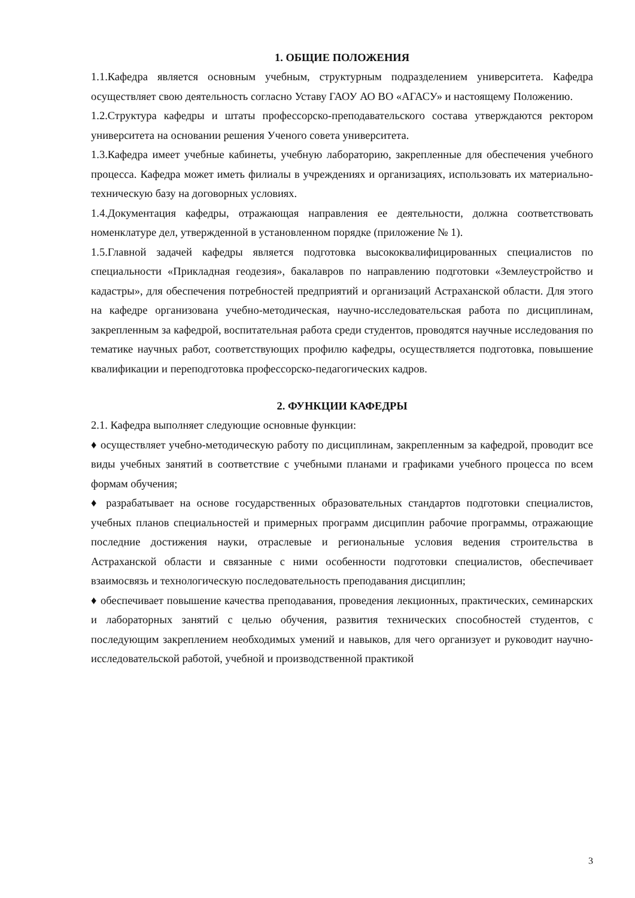1. ОБЩИЕ ПОЛОЖЕНИЯ
1.1.Кафедра является основным учебным, структурным подразделением университета. Кафедра осуществляет свою деятельность согласно Уставу ГАОУ АО ВО «АГАСУ» и настоящему Положению.
1.2.Структура кафедры и штаты профессорско-преподавательского состава утверждаются ректором университета на основании решения Ученого совета университета.
1.3.Кафедра имеет учебные кабинеты, учебную лабораторию, закрепленные для обеспечения учебного процесса. Кафедра может иметь филиалы в учреждениях и организациях, использовать их материально-техническую базу на договорных условиях.
1.4.Документация кафедры, отражающая направления ее деятельности, должна соответствовать номенклатуре дел, утвержденной в установленном порядке (приложение № 1).
1.5.Главной задачей кафедры является подготовка высококвалифицированных специалистов по специальности «Прикладная геодезия», бакалавров по направлению подготовки «Землеустройство и кадастры», для обеспечения потребностей предприятий и организаций Астраханской области. Для этого на кафедре организована учебно-методическая, научно-исследовательская работа по дисциплинам, закрепленным за кафедрой, воспитательная работа среди студентов, проводятся научные исследования по тематике научных работ, соответствующих профилю кафедры, осуществляется подготовка, повышение квалификации и переподготовка профессорско-педагогических кадров.
2. ФУНКЦИИ КАФЕДРЫ
2.1. Кафедра выполняет следующие основные функции:
♦ осуществляет учебно-методическую работу по дисциплинам, закрепленным за кафедрой, проводит все виды учебных занятий в соответствие с учебными планами и графиками учебного процесса по всем формам обучения;
♦ разрабатывает на основе государственных образовательных стандартов подготовки специалистов, учебных планов специальностей и примерных программ дисциплин рабочие программы, отражающие последние достижения науки, отраслевые и региональные условия ведения строительства в Астраханской области и связанные с ними особенности подготовки специалистов, обеспечивает взаимосвязь и технологическую последовательность преподавания дисциплин;
♦ обеспечивает повышение качества преподавания, проведения лекционных, практических, семинарских и лабораторных занятий с целью обучения, развития технических способностей студентов, с последующим закреплением необходимых умений и навыков, для чего организует и руководит научно-исследовательской работой, учебной и производственной практикой
3